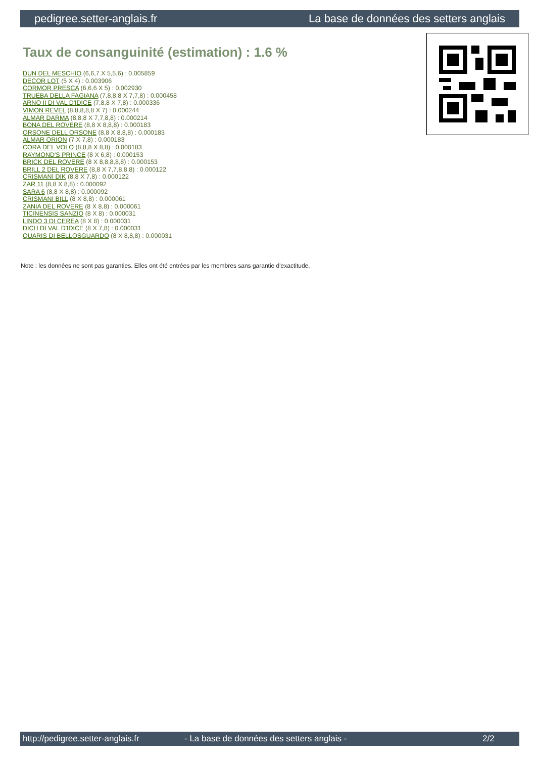pedigree.setter-anglais.fr La base de données des setters anglais
Taux de consanguinité (estimation) : 1.6 %
DUN DEL MESCHIO (6,6,7 X 5,5,6) : 0.005859
DECOR LOT (5 X 4) : 0.003906
CORMOR PRESCA (6,6,6 X 5) : 0.002930
TRUEBA DELLA FAGIANA (7,8,8,8 X 7,7,8) : 0.000458
ARNO II DI VAL D'IDICE (7,8,8 X 7,8) : 0.000336
VIMON REVEL (8,8,8,8,8 X 7) : 0.000244
ALMAR DARMA (8,8,8 X 7,7,8,8) : 0.000214
BONA DEL ROVERE (8,8 X 8,8,8) : 0.000183
ORSONE DELL ORSONE (8,8 X 8,8,8) : 0.000183
ALMAR ORION (7 X 7,8) : 0.000183
CORA DEL VOLO (8,8,8 X 8,8) : 0.000183
RAYMOND'S PRINCE (8 X 6,8) : 0.000153
BRICK DEL ROVERE (8 X 8,8,8,8,8) : 0.000153
BRILL 2 DEL ROVERE (8,8 X 7,7,8,8,8) : 0.000122
CRISMANI DIK (8,8 X 7,8) : 0.000122
ZAR 11 (8,8 X 8,8) : 0.000092
SARA 6 (8,8 X 8,8) : 0.000092
CRISMANI BILL (8 X 8,8) : 0.000061
ZANIA DEL ROVERE (8 X 8,8) : 0.000061
TICINENSIS SANZIO (8 X 8) : 0.000031
LINDO 3 DI CEREA (8 X 8) : 0.000031
DICH DI VAL D'IDICE (8 X 7,8) : 0.000031
QUARIS DI BELLOSGUARDO (8 X 8,8,8) : 0.000031
Note : les données ne sont pas garanties. Elles ont été entrées par les membres sans garantie d'exactitude.
http://pedigree.setter-anglais.fr - La base de données des setters anglais - 2/2